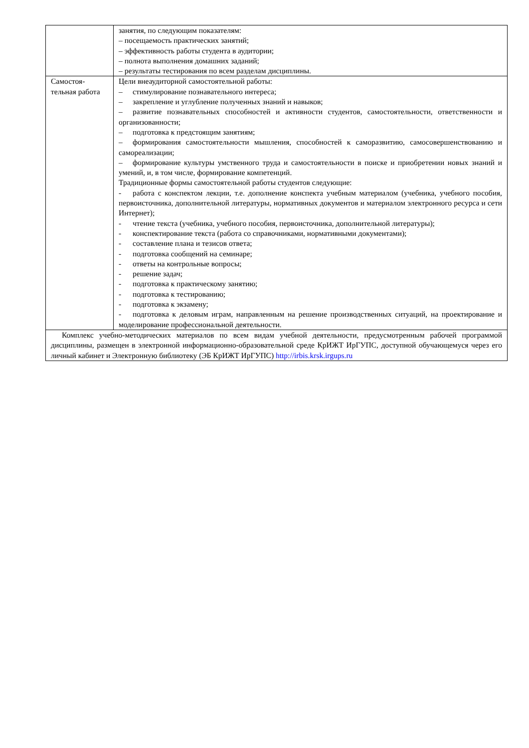| | занятия, по следующим показателям: – посещаемость практических занятий; – эффективность работы студента в аудитории; – полнота выполнения домашних заданий; – результаты тестирования по всем разделам дисциплины. |
| Самостоя- тельная работа | Цели внеаудиторной самостоятельной работы: – стимулирование познавательного интереса; – закрепление и углубление полученных знаний и навыков; – развитие познавательных способностей и активности студентов, самостоятельности, ответственности и организованности; – подготовка к предстоящим занятиям; – формирования самостоятельности мышления, способностей к саморазвитию, самосовершенствованию и самореализации; – формирование культуры умственного труда и самостоятельности в поиске и приобретении новых знаний и умений, и, в том числе, формирование компетенций. Традиционные формы самостоятельной работы студентов следующие: - работа с конспектом лекции, т.е. дополнение конспекта учебным материалом (учебника, учебного пособия, первоисточника, дополнительной литературы, нормативных документов и материалом электронного ресурса и сети Интернет); - чтение текста (учебника, учебного пособия, первоисточника, дополнительной литературы); - конспектирование текста (работа со справочниками, нормативными документами); - составление плана и тезисов ответа; - подготовка сообщений на семинаре; - ответы на контрольные вопросы; - решение задач; - подготовка к практическому занятию; - подготовка к тестированию; - подготовка к экзамену; - подготовка к деловым играм, направленным на решение производственных ситуаций, на проектирование и моделирование профессиональной деятельности. |
| Комплекс учебно-методических материалов по всем видам учебной деятельности, предусмотренным рабочей программой дисциплины, размещен в электронной информационно-образовательной среде КрИЖТ ИрГУПС, доступной обучающемуся через его личный кабинет и Электронную библиотеку (ЭБ КрИЖТ ИрГУПС) http://irbis.krsk.irgups.ru | |